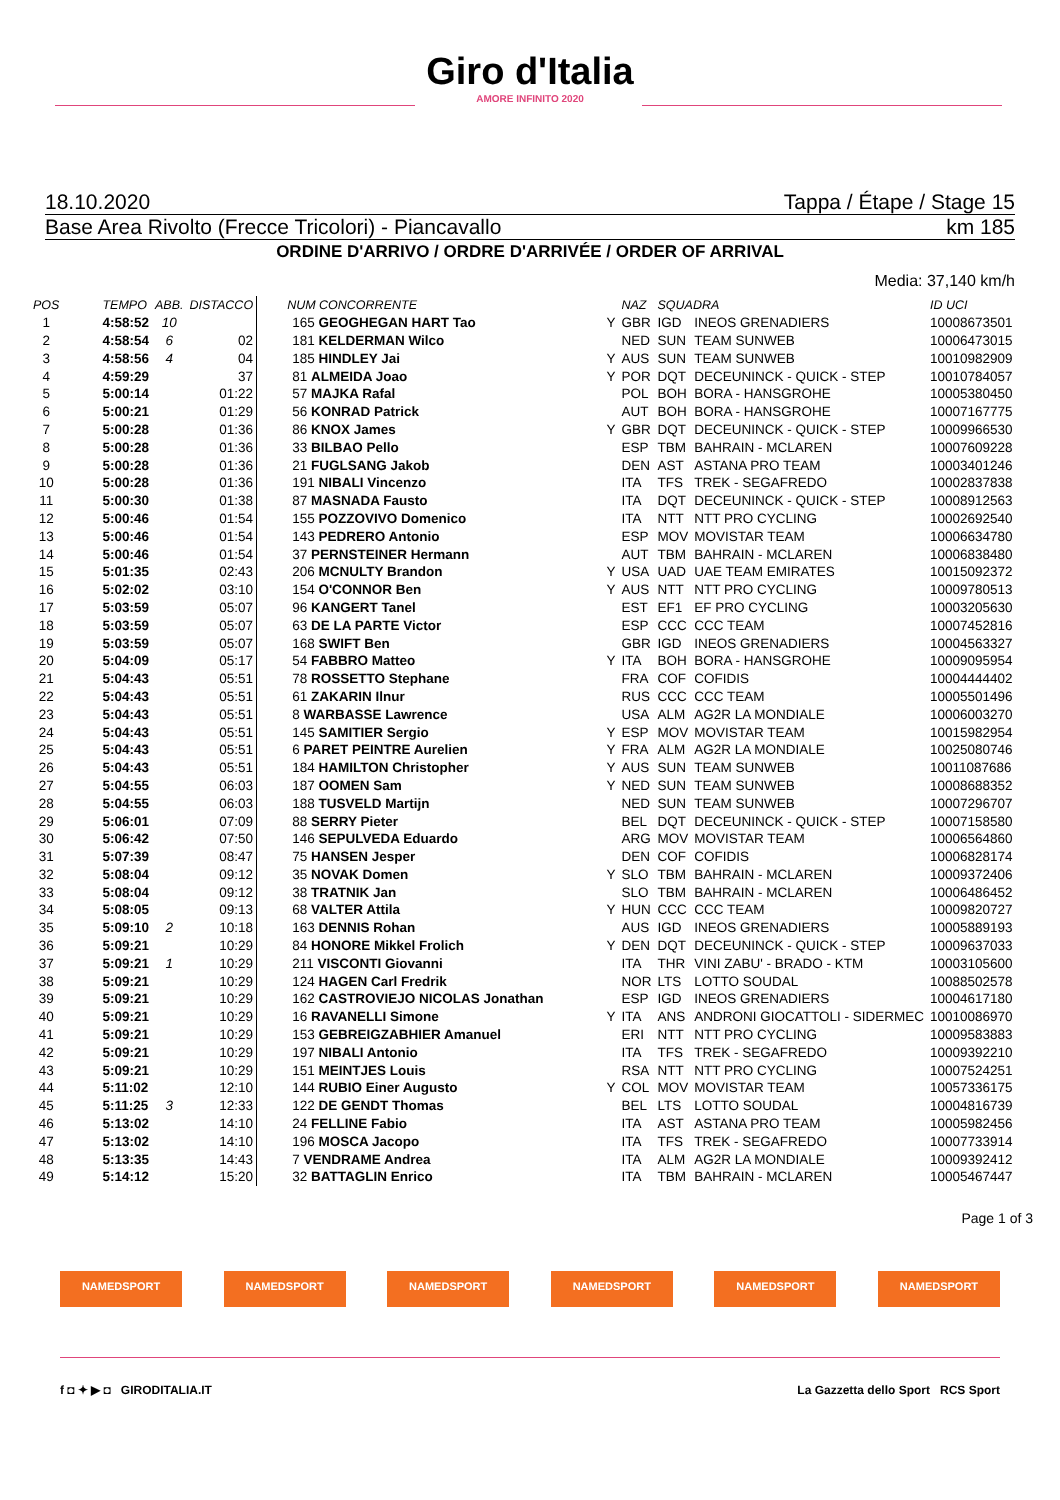Giro d'Italia
AMORE INFINITO 2020
18.10.2020 Tappa / Étape / Stage 15
Base Area Rivolto (Frecce Tricolori) - Piancavallo km 185
ORDINE D'ARRIVO / ORDRE D'ARRIVÉE / ORDER OF ARRIVAL
Media: 37,140 km/h
| POS | TEMPO | ABB. | DISTACCO | NUM CONCORRENTE | | NAZ | SQUADRA | | ID UCI |
| --- | --- | --- | --- | --- | --- | --- | --- | --- | --- |
| 1 | 4:58:52 | 10 | | 165 GEOGHEGAN HART Tao | Y | GBR | IGD | INEOS GRENADIERS | 10008673501 |
| 2 | 4:58:54 | 6 | 02 | 181 KELDERMAN Wilco | | NED | SUN | TEAM SUNWEB | 10006473015 |
| 3 | 4:58:56 | 4 | 04 | 185 HINDLEY Jai | Y | AUS | SUN | TEAM SUNWEB | 10010982909 |
| 4 | 4:59:29 | | 37 | 81 ALMEIDA Joao | Y | POR | DQT | DECEUNINCK - QUICK - STEP | 10010784057 |
| 5 | 5:00:14 | | 01:22 | 57 MAJKA Rafal | | POL | BOH | BORA - HANSGROHE | 10005380450 |
| 6 | 5:00:21 | | 01:29 | 56 KONRAD Patrick | | AUT | BOH | BORA - HANSGROHE | 10007167775 |
| 7 | 5:00:28 | | 01:36 | 86 KNOX James | Y | GBR | DQT | DECEUNINCK - QUICK - STEP | 10009966530 |
| 8 | 5:00:28 | | 01:36 | 33 BILBAO Pello | | ESP | TBM | BAHRAIN - MCLAREN | 10007609228 |
| 9 | 5:00:28 | | 01:36 | 21 FUGLSANG Jakob | | DEN | AST | ASTANA PRO TEAM | 10003401246 |
| 10 | 5:00:28 | | 01:36 | 191 NIBALI Vincenzo | | ITA | TFS | TREK - SEGAFREDO | 10002837838 |
| 11 | 5:00:30 | | 01:38 | 87 MASNADA Fausto | | ITA | DQT | DECEUNINCK - QUICK - STEP | 10008912563 |
| 12 | 5:00:46 | | 01:54 | 155 POZZOVIVO Domenico | | ITA | NTT | NTT PRO CYCLING | 10002692540 |
| 13 | 5:00:46 | | 01:54 | 143 PEDRERO Antonio | | ESP | MOV | MOVISTAR TEAM | 10006634780 |
| 14 | 5:00:46 | | 01:54 | 37 PERNSTEINER Hermann | | AUT | TBM | BAHRAIN - MCLAREN | 10006838480 |
| 15 | 5:01:35 | | 02:43 | 206 MCNULTY Brandon | Y | USA | UAD | UAE TEAM EMIRATES | 10015092372 |
| 16 | 5:02:02 | | 03:10 | 154 O'CONNOR Ben | Y | AUS | NTT | NTT PRO CYCLING | 10009780513 |
| 17 | 5:03:59 | | 05:07 | 96 KANGERT Tanel | | EST | EF1 | EF PRO CYCLING | 10003205630 |
| 18 | 5:03:59 | | 05:07 | 63 DE LA PARTE Victor | | ESP | CCC | CCC TEAM | 10007452816 |
| 19 | 5:03:59 | | 05:07 | 168 SWIFT Ben | | GBR | IGD | INEOS GRENADIERS | 10004563327 |
| 20 | 5:04:09 | | 05:17 | 54 FABBRO Matteo | Y | ITA | BOH | BORA - HANSGROHE | 10009095954 |
| 21 | 5:04:43 | | 05:51 | 78 ROSSETTO Stephane | | FRA | COF | COFIDIS | 10004444402 |
| 22 | 5:04:43 | | 05:51 | 61 ZAKARIN Ilnur | | RUS | CCC | CCC TEAM | 10005501496 |
| 23 | 5:04:43 | | 05:51 | 8 WARBASSE Lawrence | | USA | ALM | AG2R LA MONDIALE | 10006003270 |
| 24 | 5:04:43 | | 05:51 | 145 SAMITIER Sergio | Y | ESP | MOV | MOVISTAR TEAM | 10015982954 |
| 25 | 5:04:43 | | 05:51 | 6 PARET PEINTRE Aurelien | Y | FRA | ALM | AG2R LA MONDIALE | 10025080746 |
| 26 | 5:04:43 | | 05:51 | 184 HAMILTON Christopher | Y | AUS | SUN | TEAM SUNWEB | 10011087686 |
| 27 | 5:04:55 | | 06:03 | 187 OOMEN Sam | Y | NED | SUN | TEAM SUNWEB | 10008688352 |
| 28 | 5:04:55 | | 06:03 | 188 TUSVELD Martijn | | NED | SUN | TEAM SUNWEB | 10007296707 |
| 29 | 5:06:01 | | 07:09 | 88 SERRY Pieter | | BEL | DQT | DECEUNINCK - QUICK - STEP | 10007158580 |
| 30 | 5:06:42 | | 07:50 | 146 SEPULVEDA Eduardo | | ARG | MOV | MOVISTAR TEAM | 10006564860 |
| 31 | 5:07:39 | | 08:47 | 75 HANSEN Jesper | | DEN | COF | COFIDIS | 10006828174 |
| 32 | 5:08:04 | | 09:12 | 35 NOVAK Domen | Y | SLO | TBM | BAHRAIN - MCLAREN | 10009372406 |
| 33 | 5:08:04 | | 09:12 | 38 TRATNIK Jan | | SLO | TBM | BAHRAIN - MCLAREN | 10006486452 |
| 34 | 5:08:05 | | 09:13 | 68 VALTER Attila | Y | HUN | CCC | CCC TEAM | 10009820727 |
| 35 | 5:09:10 | 2 | 10:18 | 163 DENNIS Rohan | | AUS | IGD | INEOS GRENADIERS | 10005889193 |
| 36 | 5:09:21 | | 10:29 | 84 HONORE Mikkel Frolich | Y | DEN | DQT | DECEUNINCK - QUICK - STEP | 10009637033 |
| 37 | 5:09:21 | 1 | 10:29 | 211 VISCONTI Giovanni | | ITA | THR | VINI ZABU' - BRADO - KTM | 10003105600 |
| 38 | 5:09:21 | | 10:29 | 124 HAGEN Carl Fredrik | | NOR | LTS | LOTTO SOUDAL | 10088502578 |
| 39 | 5:09:21 | | 10:29 | 162 CASTROVIEJO NICOLAS Jonathan | | ESP | IGD | INEOS GRENADIERS | 10004617180 |
| 40 | 5:09:21 | | 10:29 | 16 RAVANELLI Simone | Y | ITA | ANS | ANDRONI GIOCATTOLI - SIDERMEC | 10010086970 |
| 41 | 5:09:21 | | 10:29 | 153 GEBREIGZABHIER Amanuel | | ERI | NTT | NTT PRO CYCLING | 10009583883 |
| 42 | 5:09:21 | | 10:29 | 197 NIBALI Antonio | | ITA | TFS | TREK - SEGAFREDO | 10009392210 |
| 43 | 5:09:21 | | 10:29 | 151 MEINTJES Louis | | RSA | NTT | NTT PRO CYCLING | 10007524251 |
| 44 | 5:11:02 | | 12:10 | 144 RUBIO Einer Augusto | Y | COL | MOV | MOVISTAR TEAM | 10057336175 |
| 45 | 5:11:25 | 3 | 12:33 | 122 DE GENDT Thomas | | BEL | LTS | LOTTO SOUDAL | 10004816739 |
| 46 | 5:13:02 | | 14:10 | 24 FELLINE Fabio | | ITA | AST | ASTANA PRO TEAM | 10005982456 |
| 47 | 5:13:02 | | 14:10 | 196 MOSCA Jacopo | | ITA | TFS | TREK - SEGAFREDO | 10007733914 |
| 48 | 5:13:35 | | 14:43 | 7 VENDRAME Andrea | | ITA | ALM | AG2R LA MONDIALE | 10009392412 |
| 49 | 5:14:12 | | 15:20 | 32 BATTAGLIN Enrico | | ITA | TBM | BAHRAIN - MCLAREN | 10005467447 |
Page 1 of 3
NAMEDSPORT NAMEDSPORT NAMEDSPORT NAMEDSPORT NAMEDSPORT NAMEDSPORT
f ◘ ✦ ▶ ◘ GIRODITALIA.IT La Gazzetta dello Sport RCS Sport